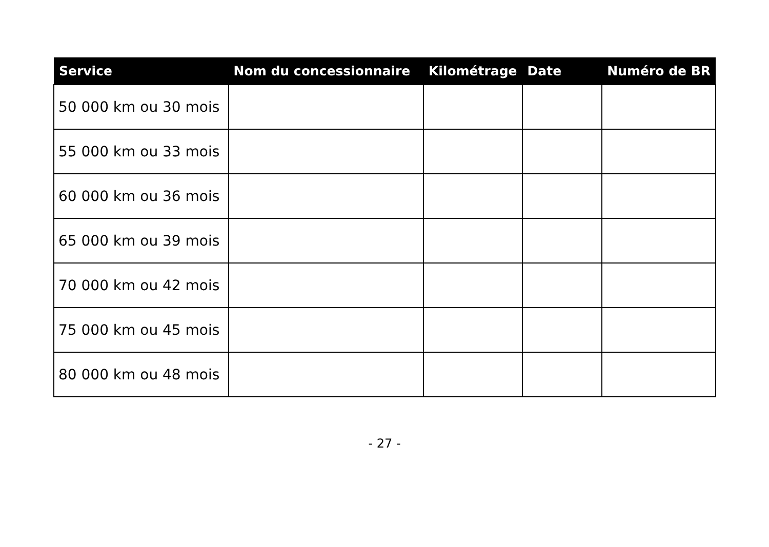| Service | Nom du concessionnaire | Kilométrage | Date | Numéro de BR |
| --- | --- | --- | --- | --- |
| 50 000 km ou 30 mois | | | | |
| 55 000 km ou 33 mois | | | | |
| 60 000 km ou 36 mois | | | | |
| 65 000 km ou 39 mois | | | | |
| 70 000 km ou 42 mois | | | | |
| 75 000 km ou 45 mois | | | | |
| 80 000 km ou 48 mois | | | | |
- 27 -